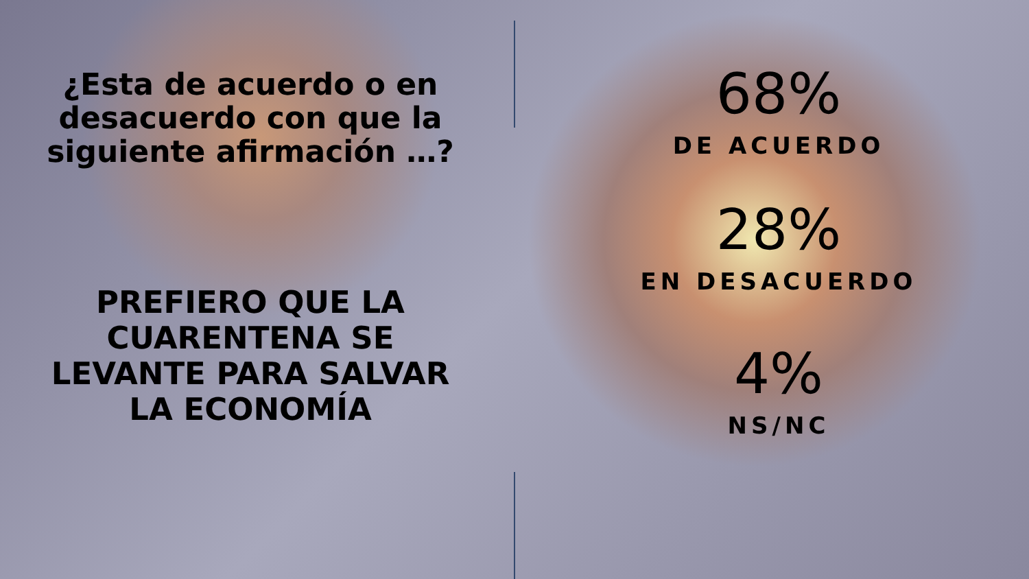¿Esta de acuerdo o en desacuerdo con que la siguiente afirmación …?
PREFIERO QUE LA CUARENTENA SE LEVANTE PARA SALVAR LA ECONOMÍA
68%
DE ACUERDO
28%
EN DESACUERDO
4%
NS/NC